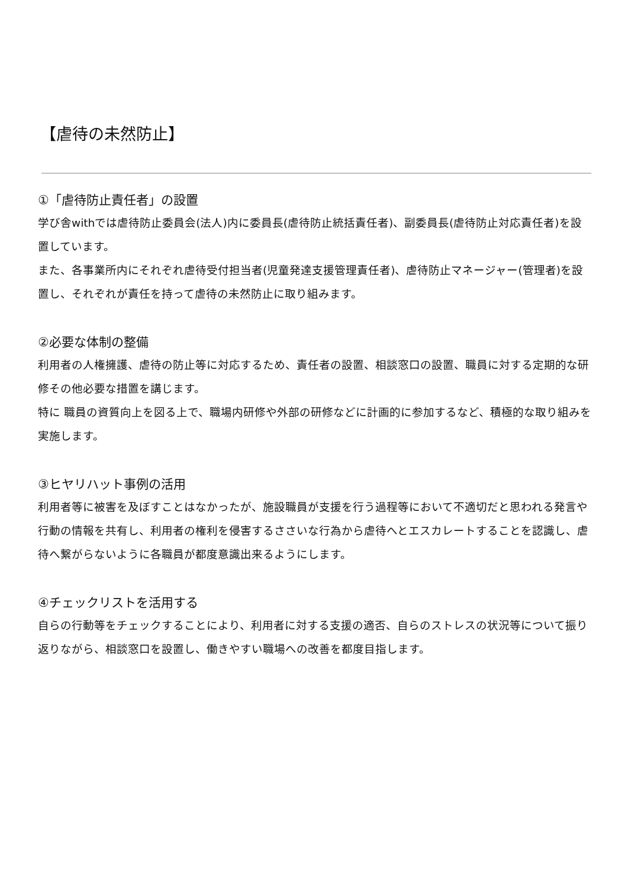【虐待の未然防止】
①「虐待防止責任者」の設置
学び舎withでは虐待防止委員会(法人)内に委員長(虐待防止統括責任者)、副委員長(虐待防止対応責任者)を設置しています。
また、各事業所内にそれぞれ虐待受付担当者(児童発達支援管理責任者)、虐待防止マネージャー(管理者)を設置し、それぞれが責任を持って虐待の未然防止に取り組みます。
②必要な体制の整備
利用者の人権擁護、虐待の防止等に対応するため、責任者の設置、相談窓口の設置、職員に対する定期的な研修その他必要な措置を講じます。
特に 職員の資質向上を図る上で、職場内研修や外部の研修などに計画的に参加するなど、積極的な取り組みを実施します。
③ヒヤリハット事例の活用
利用者等に被害を及ぼすことはなかったが、施設職員が支援を行う過程等において不適切だと思われる発言や行動の情報を共有し、利用者の権利を侵害するささいな行為から虐待へとエスカレートすることを認識し、虐待へ繋がらないように各職員が都度意識出来るようにします。
④チェックリストを活用する
自らの行動等をチェックすることにより、利用者に対する支援の適否、自らのストレスの状況等について振り返りながら、相談窓口を設置し、働きやすい職場への改善を都度目指します。